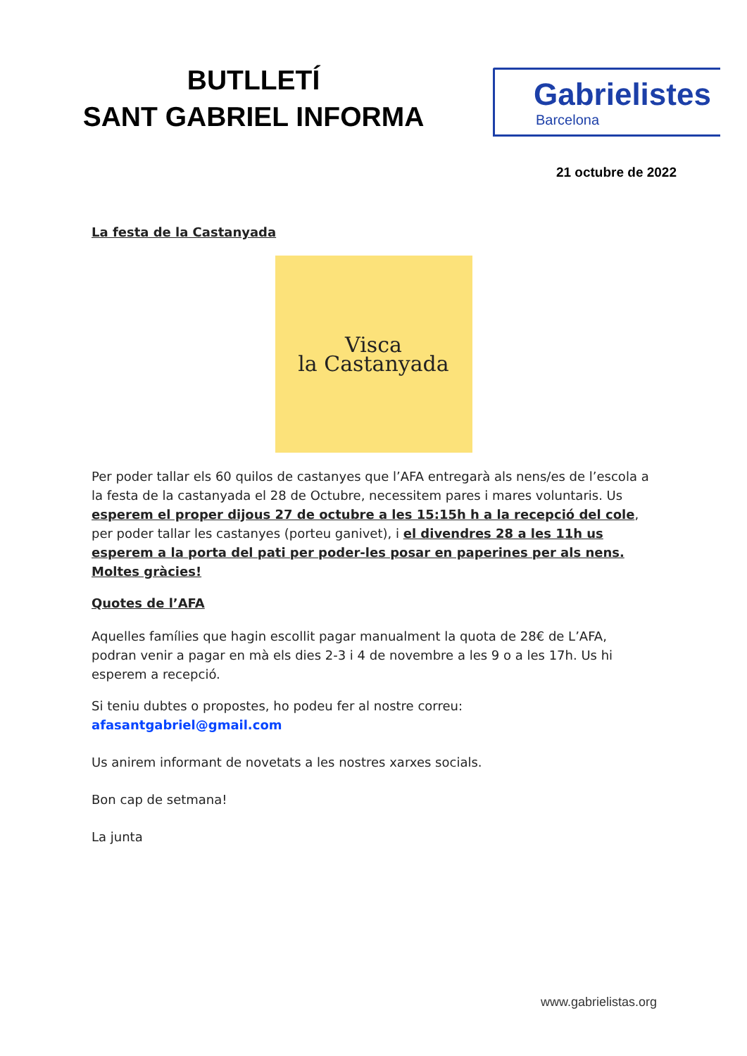BUTLLETÍ
SANT GABRIEL INFORMA
Gabrielistes
Barcelona
21 octubre de 2022
La festa de la Castanyada
Visca
la Castanyada
Per poder tallar els 60 quilos de castanyes que l’AFA entregarà als nens/es de l’escola a la festa de la castanyada el 28 de Octubre, necessitem pares i mares voluntaris. Us esperem el proper dijous 27 de octubre a les 15:15h h a la recepció del cole, per poder tallar les castanyes (porteu ganivet), i el divendres 28 a les 11h us esperem a la porta del pati per poder-les posar en paperines per als nens. Moltes gràcies!
Quotes de l’AFA
Aquelles famílies que hagin escollit pagar manualment la quota de 28€ de L’AFA, podran venir a pagar en mà els dies 2-3 i 4 de novembre a les 9 o a les 17h. Us hi esperem a recepció.
Si teniu dubtes o propostes, ho podeu fer al nostre correu: afasantgabriel@gmail.com
Us anirem informant de novetats a les nostres xarxes socials.
Bon cap de setmana!
La junta
www.gabrielistas.org